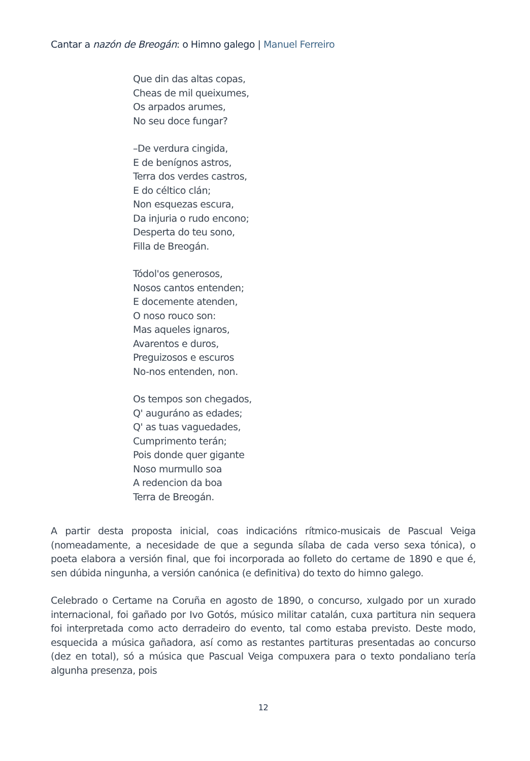Cantar a nazón de Breogán: o Himno galego | Manuel Ferreiro
Que din das altas copas,
Cheas de mil queixumes,
Os arpados arumes,
No seu doce fungar?
–De verdura cingida,
E de benígnos astros,
Terra dos verdes castros,
E do céltico clán;
Non esquezas escura,
Da injuria o rudo encono;
Desperta do teu sono,
Filla de Breogán.
Tódol'os generosos,
Nosos cantos entenden;
E docemente atenden,
O noso rouco son:
Mas aqueles ignaros,
Avarentos e duros,
Preguizosos e escuros
No-nos entenden, non.
Os tempos son chegados,
Q' auguráno as edades;
Q' as tuas vaguedades,
Cumprimento terán;
Pois donde quer gigante
Noso murmullo soa
A redencion da boa
Terra de Breogán.
A partir desta proposta inicial, coas indicacións rítmico-musicais de Pascual Veiga (nomeadamente, a necesidade de que a segunda sílaba de cada verso sexa tónica), o poeta elabora a versión final, que foi incorporada ao folleto do certame de 1890 e que é, sen dúbida ningunha, a versión canónica (e definitiva) do texto do himno galego.
Celebrado o Certame na Coruña en agosto de 1890, o concurso, xulgado por un xurado internacional, foi gañado por Ivo Gotós, músico militar catalán, cuxa partitura nin sequera foi interpretada como acto derradeiro do evento, tal como estaba previsto. Deste modo, esquecida a música gañadora, así como as restantes partituras presentadas ao concurso (dez en total), só a música que Pascual Veiga compuxera para o texto pondaliano tería algunha presenza, pois
12